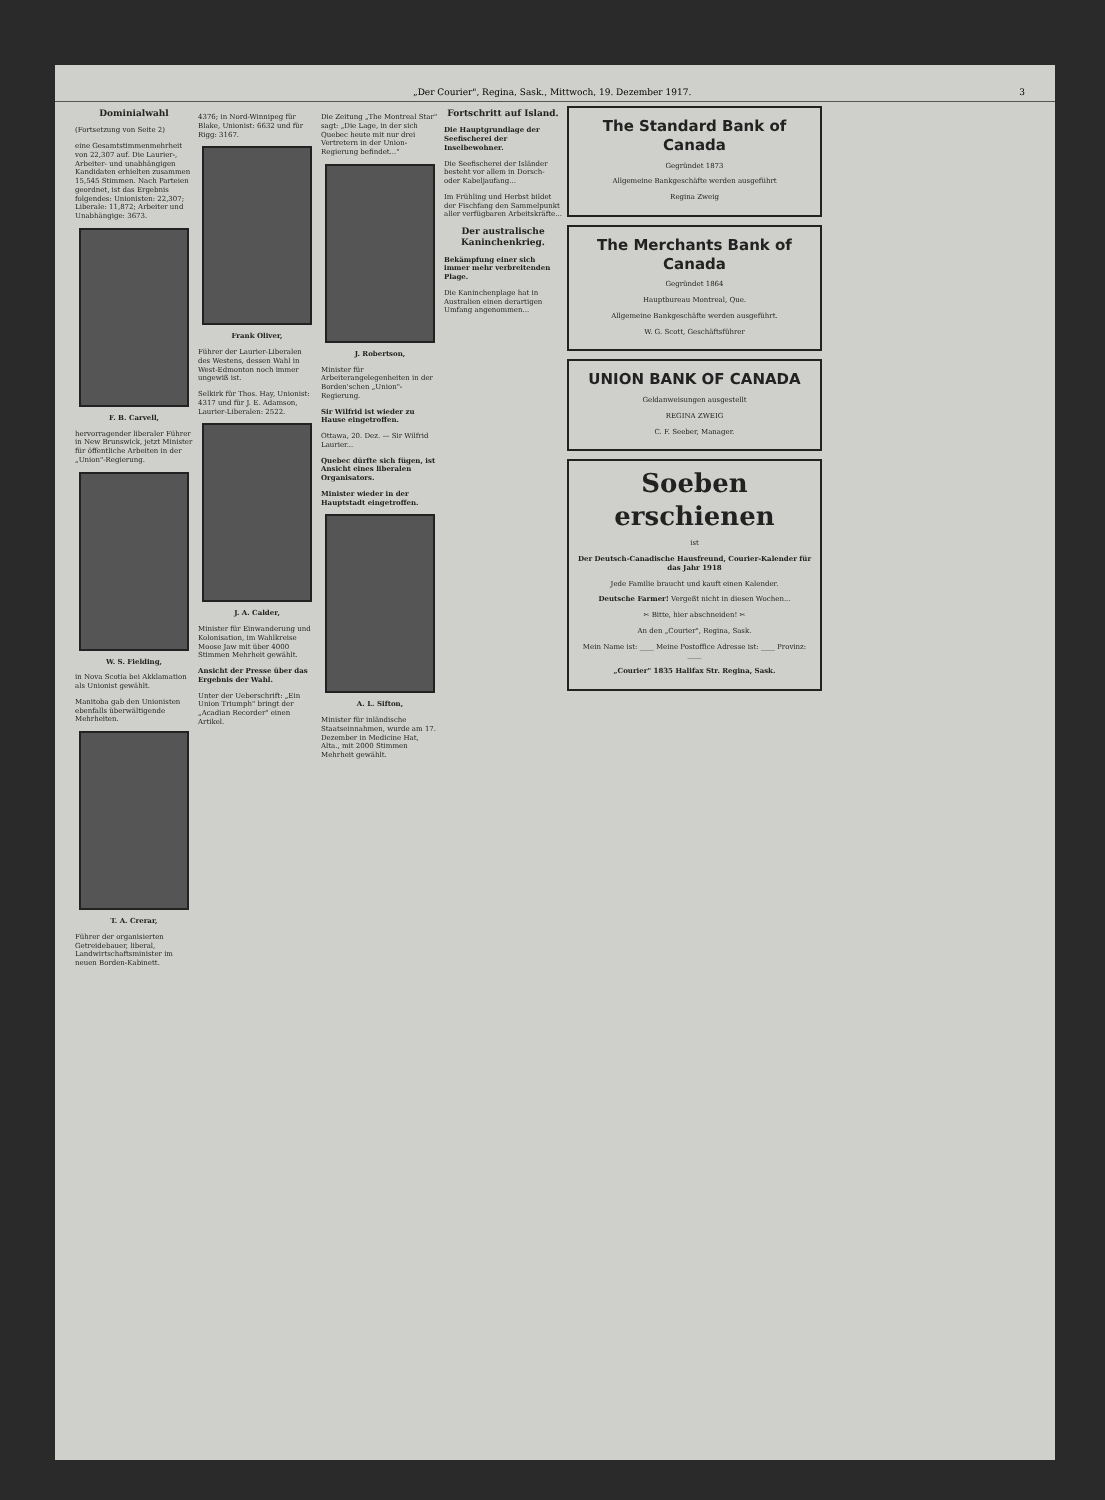„Der Courier", Regina, Sask., Mittwoch, 19. Dezember 1917. 3
Dominialwahl
(Fortsetzung von Seite 2)
eine Gesamtstimmenmehrheit von 22,307 auf. Die Laurier-, Arbeiter- und unabhängigen Kandidaten erhielten zusammen 15,545 Stimmen. Nach Parteien geordnet, ist das Ergebnis folgendes: Unionisten: 22,307; Liberale: 11,872; Arbeiter und Unabhängige: 3673.
F. B. Carvell,
hervorragender liberaler Führer in New Brunswick, jetzt Minister für öffentliche Arbeiten in der „Union"-Regierung.
W. S. Fielding,
in Nova Scotia bei Akklamation als Unionist gewählt.
Manitoba gab den Unionisten ebenfalls überwältigende Mehrheiten.
T. A. Crerar,
Führer der organisierten Getreidebauer, liberal, Landwirtschaftsminister im neuen Borden-Kabinett.
4376; in Nord-Winnipeg für Blake, Unionist: 6632 und für Rigg: 3167.
Frank Oliver,
Führer der Laurier-Liberalen des Westens, dessen Wahl in West-Edmonton noch immer ungewiß ist.
Selkirk für Thos. Hay, Unionist: 4317 und für J. E. Adamson, Laurier-Liberalen: 2522.
J. A. Calder,
Minister für Einwanderung und Kolonisation, im Wahlkreise Moose Jaw mit über 4000 Stimmen Mehrheit gewählt.
Ansicht der Presse über das Ergebnis der Wahl.
Unter der Ueberschrift: „Ein Union Triumph" bringt der „Acadian Recorder" einen Artikel.
Die Zeitung „The Montreal Star" sagt: „Die Lage, in der sich Quebec heute mit nur drei Vertretern in der Union-Regierung befindet..."
J. Robertson,
Minister für Arbeiterangelegenheiten in der Borden'schen „Union"-Regierung.
Sir Wilfrid ist wieder zu Hause eingetroffen.
Ottawa, 20. Dez. — Sir Wilfrid Laurier...
Quebec dürfte sich fügen, ist Ansicht eines liberalen Organisators.
Minister wieder in der Hauptstadt eingetroffen.
A. L. Sifton,
Minister für inländische Staatseinnahmen, wurde am 17. Dezember in Medicine Hat, Alta., mit 2000 Stimmen Mehrheit gewählt.
Fortschritt auf Island.
Die Hauptgrundlage der Seefischerei der Inselbewohner.
Die Seefischerei der Isländer besteht vor allem in Dorsch- oder Kabeljaufang...
Im Frühling und Herbst bildet der Fischfang den Sammelpunkt aller verfügbaren Arbeitskräfte...
Der australische Kaninchenkrieg.
Bekämpfung einer sich immer mehr verbreitenden Plage.
Die Kaninchenplage hat in Australien einen derartigen Umfang angenommen...
The Standard Bank of Canada
Gegründet 1873
Allgemeine Bankgeschäfte werden ausgeführt
Regina Zweig
The Merchants Bank of Canada
Gegründet 1864
Hauptbureau Montreal, Que.
Allgemeine Bankgeschäfte werden ausgeführt.
W. G. Scott, Geschäftsführer
UNION BANK OF CANADA
Geldanweisungen ausgestellt
REGINA ZWEIG
C. F. Seeber, Manager.
Soeben erschienen
ist
Der Deutsch-Canadische Hausfreund, Courier-Kalender für das Jahr 1918
Jede Familie braucht und kauft einen Kalender.
Deutsche Farmer! Vergeßt nicht in diesen Wochen...
✂ Bitte, hier abschneiden! ✂
An den „Courier", Regina, Sask.
Mein Name ist: ____ Meine Postoffice Adresse ist: ____ Provinz: ____
„Courier" 1835 Halifax Str. Regina, Sask.